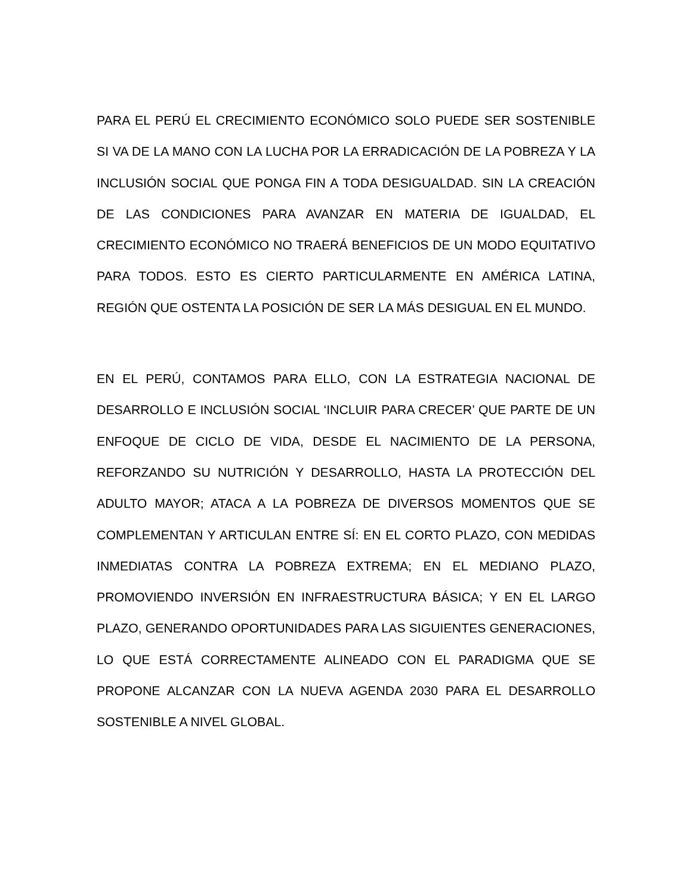PARA EL PERÚ EL CRECIMIENTO ECONÓMICO SOLO PUEDE SER SOSTENIBLE SI VA DE LA MANO CON LA LUCHA POR LA ERRADICACIÓN DE LA POBREZA Y LA INCLUSIÓN SOCIAL QUE PONGA FIN A TODA DESIGUALDAD. SIN LA CREACIÓN DE LAS CONDICIONES PARA AVANZAR EN MATERIA DE IGUALDAD, EL CRECIMIENTO ECONÓMICO NO TRAERÁ BENEFICIOS DE UN MODO EQUITATIVO PARA TODOS. ESTO ES CIERTO PARTICULARMENTE EN AMÉRICA LATINA, REGIÓN QUE OSTENTA LA POSICIÓN DE SER LA MÁS DESIGUAL EN EL MUNDO.
EN EL PERÚ, CONTAMOS PARA ELLO, CON LA ESTRATEGIA NACIONAL DE DESARROLLO E INCLUSIÓN SOCIAL ‘INCLUIR PARA CRECER’ QUE PARTE DE UN ENFOQUE DE CICLO DE VIDA, DESDE EL NACIMIENTO DE LA PERSONA, REFORZANDO SU NUTRICIÓN Y DESARROLLO, HASTA LA PROTECCIÓN DEL ADULTO MAYOR; ATACA A LA POBREZA DE DIVERSOS MOMENTOS QUE SE COMPLEMENTAN Y ARTICULAN ENTRE SÍ: EN EL CORTO PLAZO, CON MEDIDAS INMEDIATAS CONTRA LA POBREZA EXTREMA; EN EL MEDIANO PLAZO, PROMOVIENDO INVERSIÓN EN INFRAESTRUCTURA BÁSICA; Y EN EL LARGO PLAZO, GENERANDO OPORTUNIDADES PARA LAS SIGUIENTES GENERACIONES, LO QUE ESTÁ CORRECTAMENTE ALINEADO CON EL PARADIGMA QUE SE PROPONE ALCANZAR CON LA NUEVA AGENDA 2030 PARA EL DESARROLLO SOSTENIBLE A NIVEL GLOBAL.